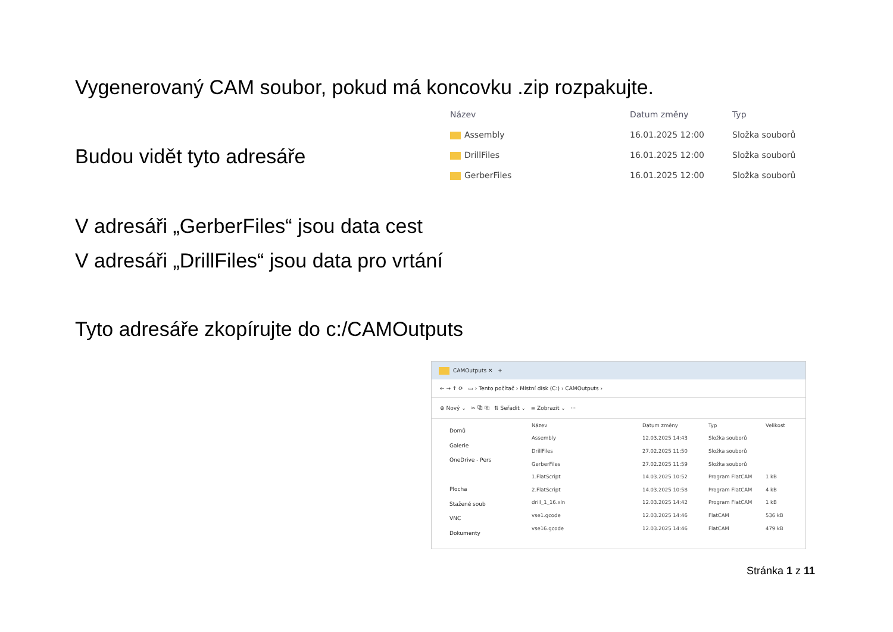Vygenerovaný CAM soubor, pokud má koncovku .zip rozpakujte.
Budou vidět tyto adresáře
| Název | Datum změny | Typ |
| --- | --- | --- |
| Assembly | 16.01.2025 12:00 | Složka souborů |
| DrillFiles | 16.01.2025 12:00 | Složka souborů |
| GerberFiles | 16.01.2025 12:00 | Složka souborů |
V adresáři „GerberFiles“ jsou data cest
V adresáři „DrillFiles“ jsou data pro vrtání
Tyto adresáře zkopírujte do c:/CAMOutputs
CAMOutputs ✕ +
← → ↑ ⟳ ▭ › Tento počítač › Místní disk (C:) › CAMOutputs ›
⊕ Nový ⌄ ✂ ⧉ ⎘ ⇅ Seřadit ⌄ ≡ Zobrazit ⌄ ···
Domů
Galerie
OneDrive - Pers
Plocha
Stažené soub
VNC
Dokumenty
| Název | Datum změny | Typ | Velikost |
| --- | --- | --- | --- |
| Assembly | 12.03.2025 14:43 | Složka souborů | |
| DrillFiles | 27.02.2025 11:50 | Složka souborů | |
| GerberFiles | 27.02.2025 11:59 | Složka souborů | |
| 1.FlatScript | 14.03.2025 10:52 | Program FlatCAM | 1 kB |
| 2.FlatScript | 14.03.2025 10:58 | Program FlatCAM | 4 kB |
| drill_1_16.xln | 12.03.2025 14:42 | Program FlatCAM | 1 kB |
| vse1.gcode | 12.03.2025 14:46 | FlatCAM | 536 kB |
| vse16.gcode | 12.03.2025 14:46 | FlatCAM | 479 kB |
Stránka 1 z 11